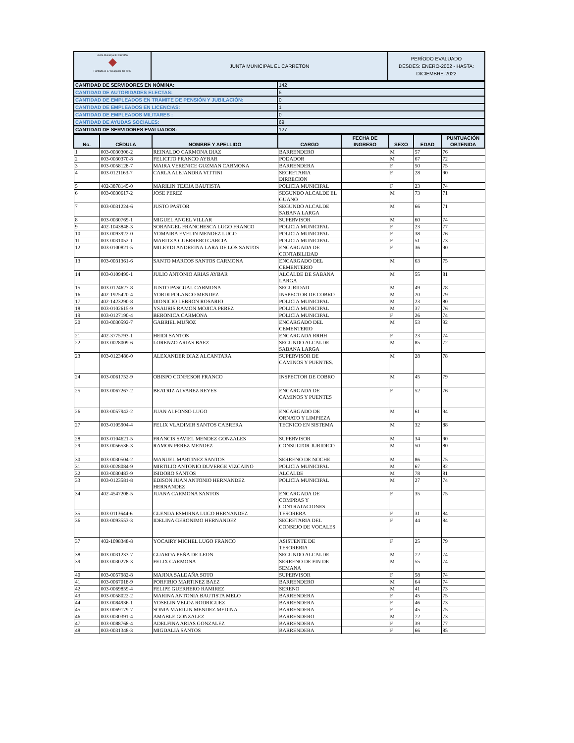| Junta Municipal El Carretón ◆ Fundada el 17 de agosto del 2002 | JUNTA MUNICIPAL EL CARRETON | PERÍODO EVALUADO DESDES: ENERO-2002 - HASTA: DICIEMBRE-2022 |
| CANTIDAD DE SERVIDORES EN NÓMINA: | 142 |
| CANTIDAD DE AUTORIDADES ELECTAS: | 5 |
| CANTIDAD DE EMPLEADOS EN TRAMITE DE PENSIÓN Y JUBILACIÓN: | 0 |
| CANTIDAD DE EMPLEADOS EN LICENCIAS: | 1 |
| CANTIDAD DE EMPLEADOS MILITARES : | 0 |
| CANTIDAD DE AYUDAS SOCIALES: | 69 |
| CANTIDAD DE SERVIDORES EVALUADOS: | 127 |
| No. | CÉDULA | NOMBRE Y APELLIDO | CARGO | FECHA DE INGRESO | SEXO | EDAD | PUNTUACIÓN OBTENIDA |
| --- | --- | --- | --- | --- | --- | --- | --- |
| 1 | 003-0030306-2 | REINALDO CARMONA DIAZ | BARRENDERO | | M | 57 | 76 |
| 2 | 003-0030370-8 | FELICITO FRANCO AYBAR | PODADOR | | M | 67 | 72 |
| 3 | 003-0058128-7 | MAIRA VERENICE GUZMAN CARMONA | BARRENDERA | | F | 50 | 75 |
| 4 | 003-0121163-7 | CARLA ALEJANDRA VITTINI | SECRETARIA DIRRECION | | F | 28 | 90 |
| 5 | 402-3878145-0 | MARILIN TEJEJA BAUTISTA | POLICIA MUNICIPAL | | F | 23 | 74 |
| 6 | 003-0030617-2 | JOSE PEREZ | SEGUNDO ALCALDE EL GUANO | | M | 73 | 71 |
| 7 | 003-0031224-6 | JUSTO PASTOR | SEGUNDO ALCALDE SABANA LARGA | | M | 66 | 71 |
| 8 | 003-0030769-1 | MIGUEL ANGEL VILLAR | SUPERVISOR | | M | 60 | 74 |
| 9 | 402-1043848-3 | SORANGEL FRANCHESCA LUGO FRANCO | POLICIA MUNICIPAL | | F | 23 | 77 |
| 10 | 003-0093922-0 | YOMAIRA EVELIN MENDEZ LUGO | POLICIA MUNICIPAL | | F | 38 | 76 |
| 11 | 003-0031052-1 | MARITZA GUERRERO GARCIA | POLICIA MUNICIPAL | | F | 51 | 73 |
| 12 | 003-0100821-5 | MILEYDI ANDREINA LARA DE LOS SANTOS | ENCARGADA DE CONTABILIDAD | | F | 36 | 90 |
| 13 | 003-0031361-6 | SANTO MARCOS SANTOS CARMONA | ENCARGADO DEL CEMENTERIO | | M | 63 | 75 |
| 14 | 003-0109499-1 | JULIO ANTONIO ARIAS AYBAR | ALCALDE DE SABANA LARGA | | M | 55 | 81 |
| 15 | 003-0124627-8 | JUSTO PASCUAL CARMONA | SEGURIDAD | | M | 49 | 78 |
| 16 | 402-1925420-4 | YORDI POLANCO MENDEZ | INSPECTOR DE COBRO | | M | 20 | 79 |
| 17 | 402-1423290-8 | DIONICIO LEBRON ROSARIO | POLICIA MUNICIPAL | | M | 23 | 80 |
| 18 | 003-0102615-9 | YSAURIS RAMON MOJICA PEREZ | POLICIA MUNICIPAL | | M | 37 | 76 |
| 19 | 003-0127190-4 | BERONICA CARMONA | POLICIA MUNICIPAL | | F | 26 | 74 |
| 20 | 003-0030592-7 | GABRIEL MUÑOZ | ENCARGADO DEL CEMENTERIO | | M | 53 | 92 |
| 21 | 402-3775793-1 | HEIDI SANTOS | ENCARGADA RRHH | | F | 23 | 74 |
| 22 | 003-0028009-6 | LORENZO ARIAS BAEZ | SEGUNDO ALCALDE SABANA LARGA | | M | 85 | 72 |
| 23 | 003-0123486-0 | ALEXANDER DIAZ ALCANTARA | SUPERVISOR DE CAMINOS Y PUENTES. | | M | 28 | 78 |
| 24 | 003-0061752-9 | OBISPO CONFESOR FRANCO | INSPECTOR DE COBRO | | M | 45 | 79 |
| 25 | 003-0067267-2 | BEATRIZ ALVAREZ REYES | ENCARGADA DE CAMINOS Y PUENTES | | F | 52 | 76 |
| 26 | 003-0057942-2 | JUAN ALFONSO LUGO | ENCARGADO DE ORNATO Y LIMPIEZA | | M | 61 | 94 |
| 27 | 003-0105904-4 | FELIX VLADIMIR SANTOS CABRERA | TECNICO EN SISTEMA | | M | 32 | 88 |
| 28 | 003-0104621-5 | FRANCIS SAVIEL MENDEZ GONZALES | SUPERVISOR | | M | 34 | 90 |
| 29 | 003-0056536-3 | RAMON PEREZ MENDEZ | CONSULTOR JURIDICO | | M | 50 | 80 |
| 30 | 003-0030504-2 | MANUEL MARTINEZ SANTOS | SERRENO DE NOCHE | | M | 86 | 75 |
| 31 | 003-0028084-9 | MIRTILIO ANTONIO DUVERGE VIZCAINO | POLICIA MUNICIPAL | | M | 67 | 82 |
| 32 | 003-0030483-9 | ISIDORO SANTOS | ALCALDE | | M | 78 | 81 |
| 33 | 003-0123581-8 | EDISON JUAN ANTONIO HERNANDEZ HERNANDEZ | POLICIA MUNICIPAL | | M | 27 | 74 |
| 34 | 402-4547208-5 | JUANA CARMONA SANTOS | ENCARGADA DE COMPRAS Y CONTRATACIONES | | F | 35 | 75 |
| 35 | 003-0113644-6 | GLENDA ESMIRNA LUGO HERNANDEZ | TESORERA | | F | 31 | 84 |
| 36 | 003-0093553-3 | IDELINA GERONIMO HERNANDEZ | SECRETARIA DEL CONSEJO DE VOCALES | | F | 44 | 84 |
| 37 | 402-1098348-8 | YOCAIRY MICHEL LUGO FRANCO | ASISTENTE DE TESORERIA | | F | 25 | 79 |
| 38 | 003-0031233-7 | GUAROA PEÑA DE LEON | SEGUNDO ALCALDE | | M | 72 | 74 |
| 39 | 003-0030278-3 | FELIX CARMONA | SERRENO DE FIN DE SEMANA | | M | 55 | 74 |
| 40 | 003-0057982-8 | MAJINA SALDAÑA SOTO | SUPERVISOR | | F | 58 | 74 |
| 41 | 003-0067018-9 | PORFIRIO MARTINEZ BAEZ | BARRENDERO | | M | 64 | 74 |
| 42 | 003-0069859-4 | FELIPE GUERRERO RAMIREZ | SERENO | | M | 41 | 73 |
| 43 | 003-0058022-2 | MARINA ANTONIA BAUTISTA MELO | BARRENDERA | | F | 45 | 75 |
| 44 | 003-0084936-1 | YOSELIN VELOZ RODRIGUEZ | BARRENDERA | | F | 46 | 73 |
| 45 | 003-0069179-7 | SONIA MARILIN MENDEZ MEDINA | BARRENDERA | | F | 45 | 75 |
| 46 | 003-0030391-4 | AMABLE GONZALEZ | BARRENDERO | | M | 72 | 73 |
| 47 | 003-0088768-4 | ADELFINA ARIAS GONZALEZ | BARRENDERA | | F | 39 | 77 |
| 48 | 003-0031348-3 | MIGDALIA SANTOS | BARRENDERA | | F | 66 | 85 |